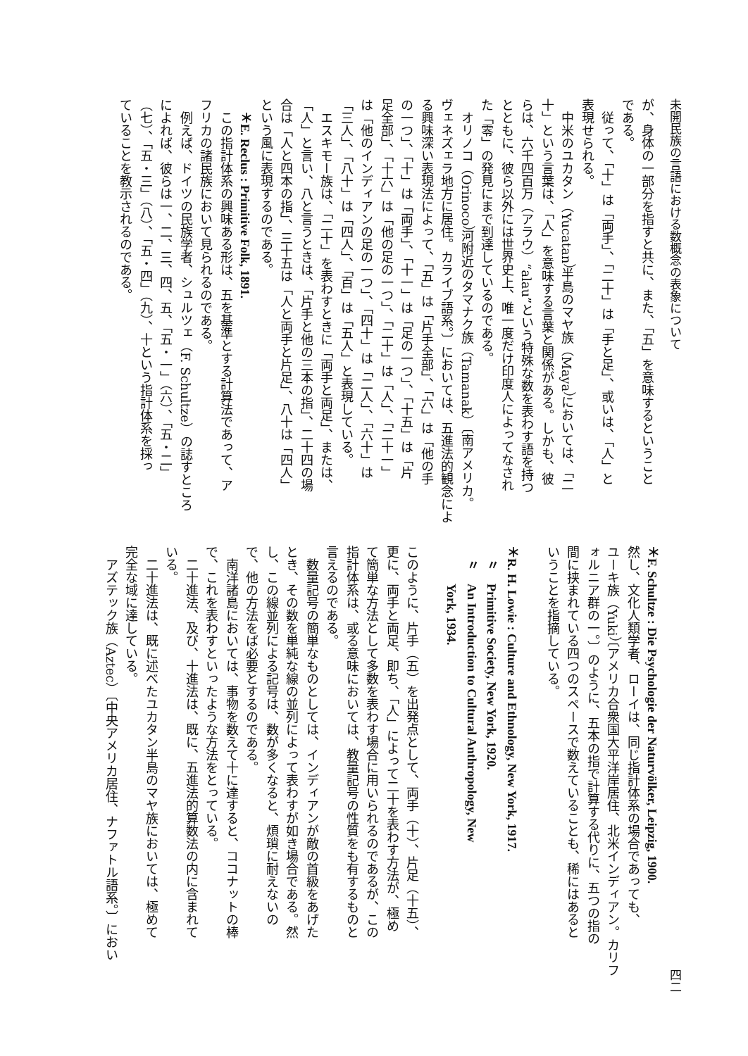未開民族の言語における数概念の表象について
四二
が、身体の一部分を指すと共に、また、「五」を意味するということ
である。
　従って、「十」は「両手」、「二十」は「手と足」、或いは、「人」と
表現せられる。
　中米のユカタン（Yucatan）半島のマヤ族（Maya）においては、「二
十」という言葉は、「人」を意味する言葉と関係がある。しかも、彼
らは、六千四百万（アラウ）“alau”という特殊な数を表わす語を持つ
とともに、彼ら以外には世界史上、唯一度だけ印度人によってなされ
た「零」の発見にまで到達しているのである。
　オリノコ（Orinoco）河附近のタマナク族（Tamanak）〔南アメリカ。
ヴェネズェラ地方に居住。カライブ語系。〕においては、五進法的観念によ
る興味深い表現法によって、「五」は「片手全部」、「六」は「他の手
の一つ」、「十」は「両手」、「十一」は「足の一つ」、「十五」は「片
足全部」、「十六」は「他の足の一つ」、「二十」は「人」、「二十一」
は「他のインディアンの足の一つ」、「四十」は「二人」、「六十」は
「三人」、「八十」は「四人」、「百」は「五人」と表現している。
　エスキモー族は、「二十」を表わすときに「両手と両足」、または、
「人」と言い、八と言うときは、「片手と他の三本の指」、二十四の場
合は「人と四本の指」、三十五は「人と両手と片足」、八十は「四人」
という風に表現するのである。
　＊E. Reclus : Primitive Folk, 1891.
　この指計体系の興味ある形は、五を基準とする計算法であって、ア
フリカの諸民族において見られるのである。
　例えば、ドイツの民族学者、シュルツェ（F. Schultze）の誌すところ
によれば、彼らは一、二、三、四、五、「五・一」（六）、「五・二」
（七）、「五・三」（八）、「五・四」（九）、十という指計体系を採っ
ていることを教示されるのである。
＊F. Schultze : Die Psychologie der Naturvölker, Leipzig, 1900.
然し、文化人類学者、ローイは、同じ指計体系の場合であっても、
ユーキ族（Yuki）〔アメリカ合衆国大平洋岸居住、北米インディアン。カリフ
ォルニア群の一。〕のように、五本の指で計算する代りに、五つの指の
間に挟まれている四つのスペースで数えていることも、稀にはあると
いうことを指摘している。
　
＊R. H. Lowie : Culture and Ethnology, New York, 1917.
　〃　Primitive Society, New York, 1920.
　〃　An Introduction to Cultural Anthropology, New
　　　York, 1934.
　
このように、片手（五）を出発点として、両手（十）、片足（十五）、
更に、両手と両足、即ち、「人」によって二十を表わす方法が、極め
て簡単な方法として多数を表わす場合に用いられるのであるが、この
指計体系は、或る意味においては、教量記号の性質をも有するものと
言えるのである。
　数量記号の簡単なものとしては、インディアンが敵の首級をあげた
とき、その数を単純な線の並列によって表わすが如き場合である。然
し、この線並列による記号は、数が多くなると、煩瑣に耐えないの
で、他の方法をば必要とするのである。
　南洋諸島においては、事物を数えて十に達すると、ココナットの棒
で、これを表わすといったような方法をとっている。
　二十進法、及び、十進法は、既に、五進法的算数法の内に含まれて
いる。
　二十進法は、既に述べたユカタン半島のマヤ族においては、極めて
完全な域に達している。
　アズテック族（Aztec）〔中央アメリカ居住、ナファトル語系。〕におい